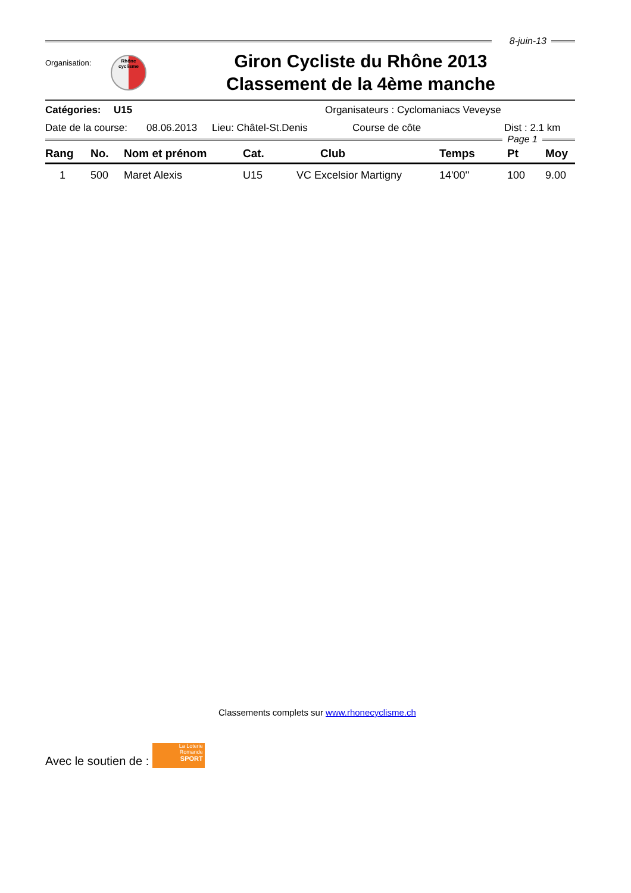8-juin-13
Organisation:
Rhône
cyclisme
Giron Cycliste du Rhône 2013
Classement de la 4ème manche
Catégories: U15 Organisateurs : Cyclomaniacs Veveyse
Date de la course: 08.06.2013 Lieu: Châtel-St.Denis Course de côte Dist : 2.1 km
Page 1
| Rang | No. | Nom et prénom | Cat. | Club | Temps | Pt | Moy |
| --- | --- | --- | --- | --- | --- | --- | --- |
| 1 | 500 | Maret Alexis | U15 | VC Excelsior Martigny | 14'00'' | 100 | 9.00 |
Classements complets sur www.rhonecyclisme.ch
Avec le soutien de :
La Loterie
Romande
SPORT